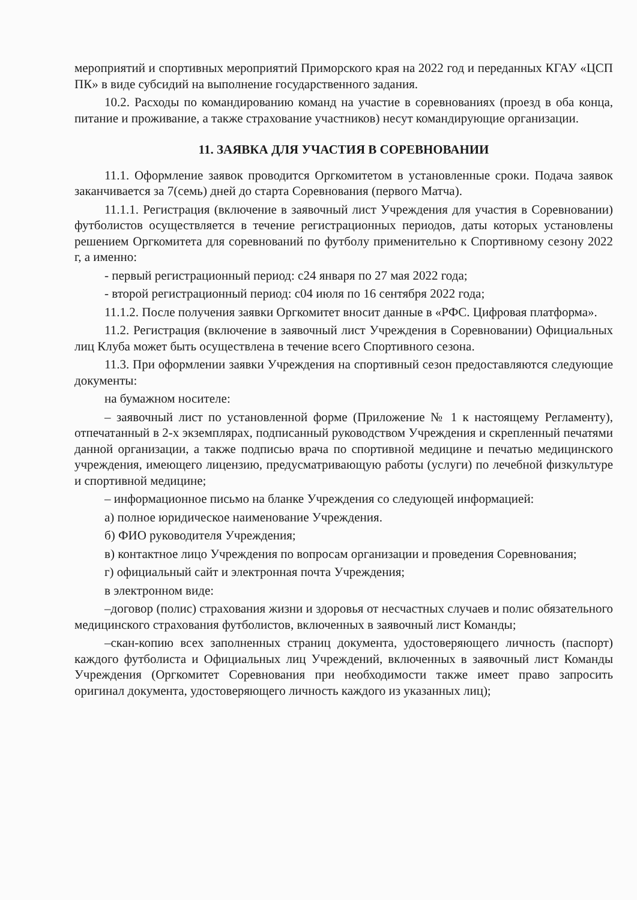мероприятий и спортивных мероприятий Приморского края на 2022 год и переданных КГАУ «ЦСП ПК» в виде субсидий на выполнение государственного задания.
10.2. Расходы по командированию команд на участие в соревнованиях (проезд в оба конца, питание и проживание, а также страхование участников) несут командирующие организации.
11. ЗАЯВКА ДЛЯ УЧАСТИЯ В СОРЕВНОВАНИИ
11.1. Оформление заявок проводится Оргкомитетом в установленные сроки. Подача заявок заканчивается за 7(семь) дней до старта Соревнования (первого Матча).
11.1.1. Регистрация (включение в заявочный лист Учреждения для участия в Соревновании) футболистов осуществляется в течение регистрационных периодов, даты которых установлены решением Оргкомитета для соревнований по футболу применительно к Спортивному сезону 2022 г, а именно:
- первый регистрационный период: с24 января по 27 мая 2022 года;
- второй регистрационный период: с04 июля по 16 сентября 2022 года;
11.1.2. После получения заявки Оргкомитет вносит данные в «РФС. Цифровая платформа».
11.2. Регистрация (включение в заявочный лист Учреждения в Соревновании) Официальных лиц Клуба может быть осуществлена в течение всего Спортивного сезона.
11.3. При оформлении заявки Учреждения на спортивный сезон предоставляются следующие документы:
на бумажном носителе:
– заявочный лист по установленной форме (Приложение № 1 к настоящему Регламенту), отпечатанный в 2-х экземплярах, подписанный руководством Учреждения и скрепленный печатями данной организации, а также подписью врача по спортивной медицине и печатью медицинского учреждения, имеющего лицензию, предусматривающую работы (услуги) по лечебной физкультуре и спортивной медицине;
– информационное письмо на бланке Учреждения со следующей информацией:
а) полное юридическое наименование Учреждения.
б) ФИО руководителя Учреждения;
в) контактное лицо Учреждения по вопросам организации и проведения Соревнования;
г) официальный сайт и электронная почта Учреждения;
в электронном виде:
–договор (полис) страхования жизни и здоровья от несчастных случаев и полис обязательного медицинского страхования футболистов, включенных в заявочный лист Команды;
–скан-копию всех заполненных страниц документа, удостоверяющего личность (паспорт) каждого футболиста и Официальных лиц Учреждений, включенных в заявочный лист Команды Учреждения (Оргкомитет Соревнования при необходимости также имеет право запросить оригинал документа, удостоверяющего личность каждого из указанных лиц);